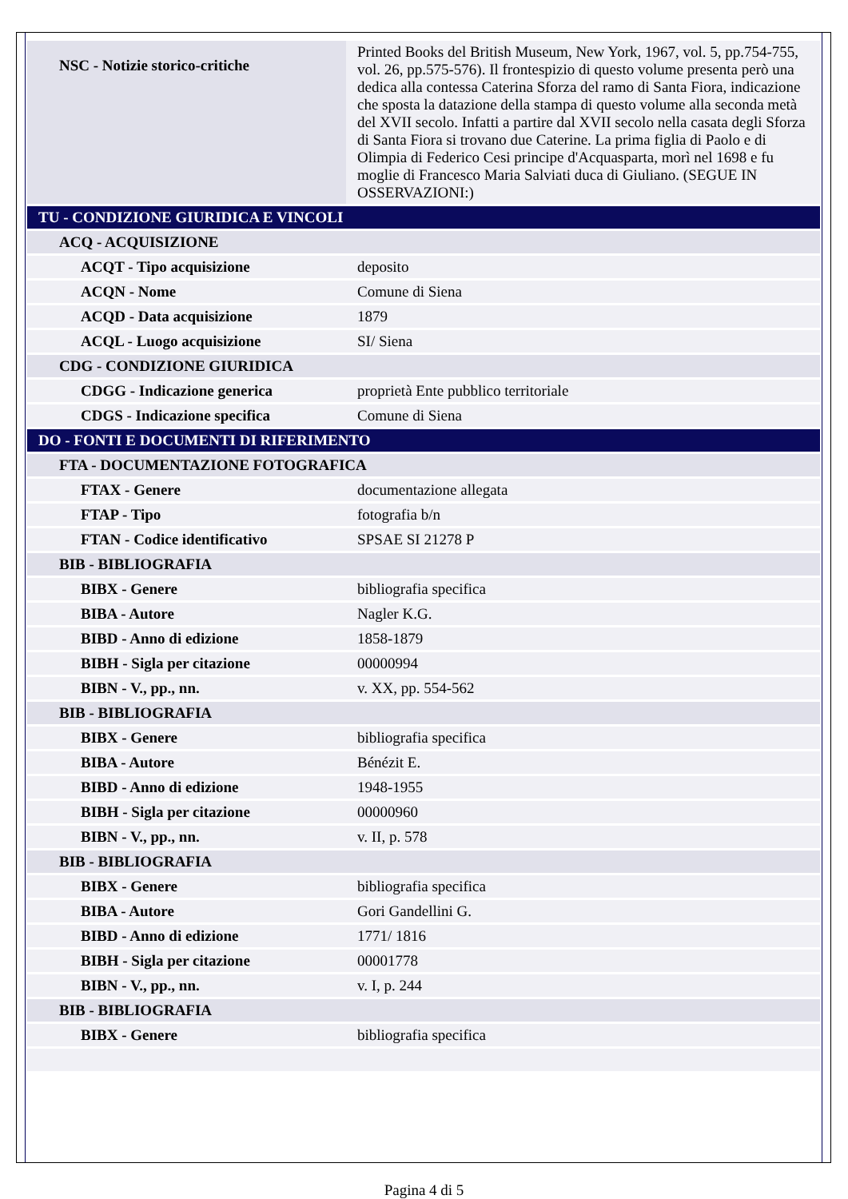| NSC - Notizie storico-critiche | Printed Books del British Museum, New York, 1967, vol. 5, pp.754-755, vol. 26, pp.575-576). Il frontespizio di questo volume presenta però una dedica alla contessa Caterina Sforza del ramo di Santa Fiora, indicazione che sposta la datazione della stampa di questo volume alla seconda metà del XVII secolo. Infatti a partire dal XVII secolo nella casata degli Sforza di Santa Fiora si trovano due Caterine. La prima figlia di Paolo e di Olimpia di Federico Cesi principe d'Acquasparta, morì nel 1698 e fu moglie di Francesco Maria Salviati duca di Giuliano. (SEGUE IN OSSERVAZIONI:) |
| TU - CONDIZIONE GIURIDICA E VINCOLI | |
| ACQ - ACQUISIZIONE | |
| ACQT - Tipo acquisizione | deposito |
| ACQN - Nome | Comune di Siena |
| ACQD - Data acquisizione | 1879 |
| ACQL - Luogo acquisizione | SI/ Siena |
| CDG - CONDIZIONE GIURIDICA | |
| CDGG - Indicazione generica | proprietà Ente pubblico territoriale |
| CDGS - Indicazione specifica | Comune di Siena |
| DO - FONTI E DOCUMENTI DI RIFERIMENTO | |
| FTA - DOCUMENTAZIONE FOTOGRAFICA | |
| FTAX - Genere | documentazione allegata |
| FTAP - Tipo | fotografia b/n |
| FTAN - Codice identificativo | SPSAE SI 21278 P |
| BIB - BIBLIOGRAFIA | |
| BIBX - Genere | bibliografia specifica |
| BIBA - Autore | Nagler K.G. |
| BIBD - Anno di edizione | 1858-1879 |
| BIBH - Sigla per citazione | 00000994 |
| BIBN - V., pp., nn. | v. XX, pp. 554-562 |
| BIB - BIBLIOGRAFIA | |
| BIBX - Genere | bibliografia specifica |
| BIBA - Autore | Bénézit E. |
| BIBD - Anno di edizione | 1948-1955 |
| BIBH - Sigla per citazione | 00000960 |
| BIBN - V., pp., nn. | v. II, p. 578 |
| BIB - BIBLIOGRAFIA | |
| BIBX - Genere | bibliografia specifica |
| BIBA - Autore | Gori Gandellini G. |
| BIBD - Anno di edizione | 1771/ 1816 |
| BIBH - Sigla per citazione | 00001778 |
| BIBN - V., pp., nn. | v. I, p. 244 |
| BIB - BIBLIOGRAFIA | |
| BIBX - Genere | bibliografia specifica |
Pagina 4 di 5